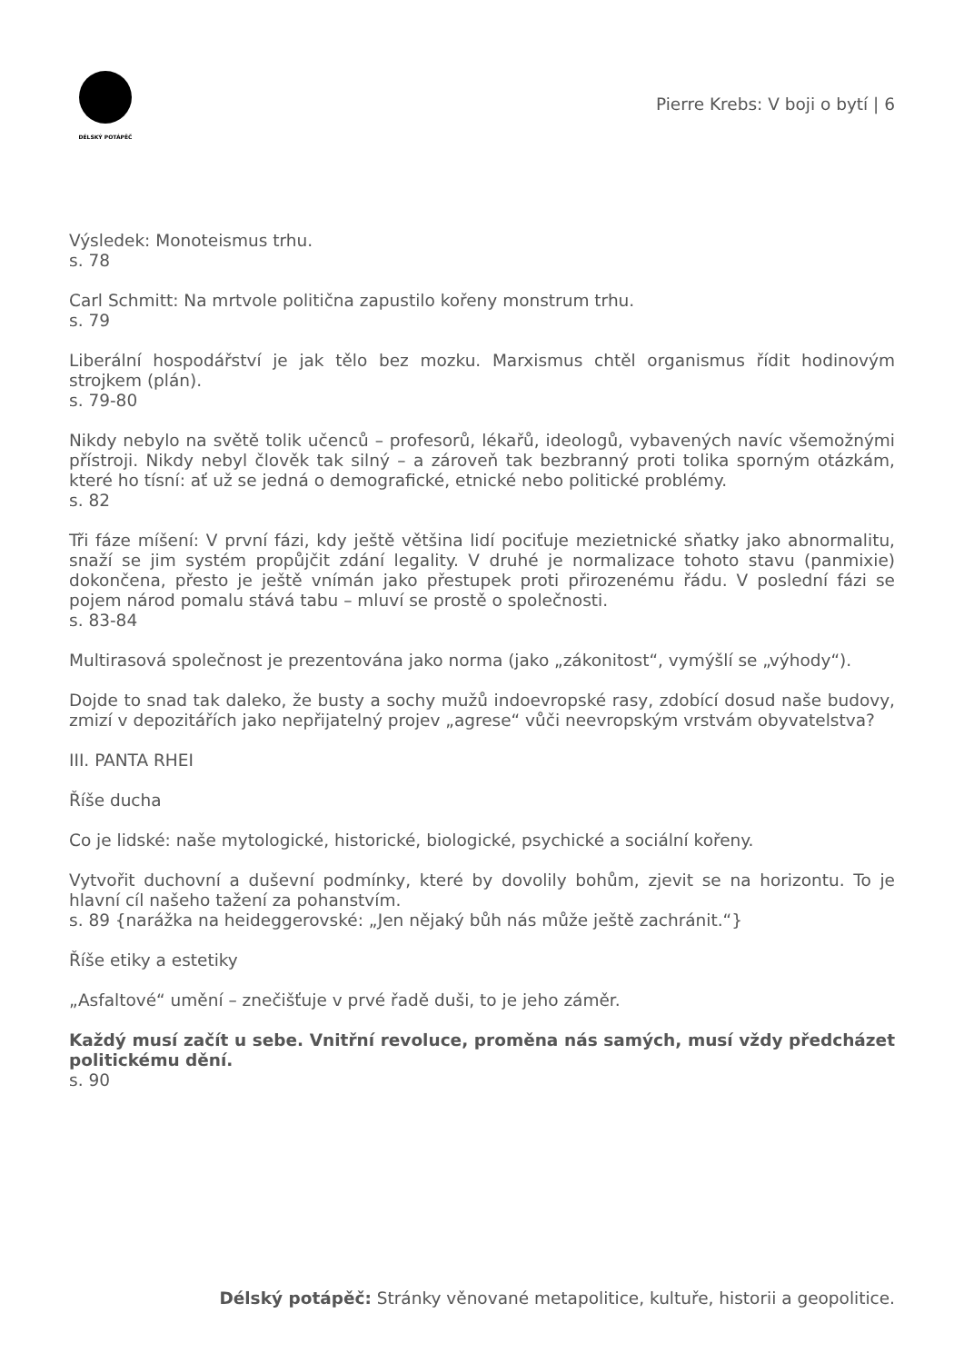DÉLSKÝ POTÁPĚČ
Pierre Krebs: V boji o bytí | 6
Výsledek: Monoteismus trhu.
s. 78
Carl Schmitt: Na mrtvole politična zapustilo kořeny monstrum trhu.
s. 79
Liberální hospodářství je jak tělo bez mozku. Marxismus chtěl organismus řídit hodinovým strojkem (plán).
s. 79-80
Nikdy nebylo na světě tolik učenců – profesorů, lékařů, ideologů, vybavených navíc všemožnými přístroji. Nikdy nebyl člověk tak silný – a zároveň tak bezbranný proti tolika sporným otázkám, které ho tísní: ať už se jedná o demografické, etnické nebo politické problémy.
s. 82
Tři fáze míšení: V první fázi, kdy ještě většina lidí pociťuje mezietnické sňatky jako abnormalitu, snaží se jim systém propůjčit zdání legality. V druhé je normalizace tohoto stavu (panmixie) dokončena, přesto je ještě vnímán jako přestupek proti přirozenému řádu. V poslední fázi se pojem národ pomalu stává tabu – mluví se prostě o společnosti.
s. 83-84
Multirasová společnost je prezentována jako norma (jako „zákonitost“, vymýšlí se „výhody“).
Dojde to snad tak daleko, že busty a sochy mužů indoevropské rasy, zdobící dosud naše budovy, zmizí v depozitářích jako nepřijatelný projev „agrese“ vůči neevropským vrstvám obyvatelstva?
III. PANTA RHEI
Říše ducha
Co je lidské: naše mytologické, historické, biologické, psychické a sociální kořeny.
Vytvořit duchovní a duševní podmínky, které by dovolily bohům, zjevit se na horizontu. To je hlavní cíl našeho tažení za pohanstvím.
s. 89 {narážka na heideggerovské: „Jen nějaký bůh nás může ještě zachránit.“}
Říše etiky a estetiky
„Asfaltové“ umění – znečišťuje v prvé řadě duši, to je jeho záměr.
Každý musí začít u sebe. Vnitřní revoluce, proměna nás samých, musí vždy předcházet politickému dění.
s. 90
Délský potápěč: Stránky věnované metapolitice, kultuře, historii a geopolitice.